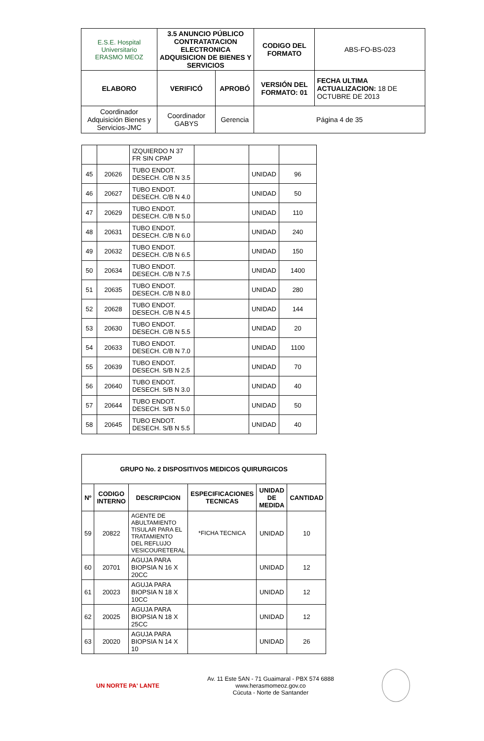| E.S.E. Hospital Universitario ERASMO MEOZ | 3.5 ANUNCIO PÚBLICO CONTRATATACION ELECTRONICA ADQUISICION DE BIENES Y SERVICIOS | | CODIGO DEL FORMATO | ABS-FO-BS-023 |
| ELABORO | VERIFICÓ | APROBÓ | VERSIÓN DEL FORMATO: 01 | FECHA ULTIMA ACTUALIZACION: 18 DE OCTUBRE DE 2013 |
| Coordinador Adquisición Bienes y Servicios-JMC | Coordinador GABYS | Gerencia | Página 4 de 35 | |
| | | IZQUIERDO N 37 FR SIN CPAP | | | |
| 45 | 20626 | TUBO ENDOT. DESECH. C/B N 3.5 | | UNIDAD | 96 |
| 46 | 20627 | TUBO ENDOT. DESECH. C/B N 4.0 | | UNIDAD | 50 |
| 47 | 20629 | TUBO ENDOT. DESECH. C/B N 5.0 | | UNIDAD | 110 |
| 48 | 20631 | TUBO ENDOT. DESECH. C/B N 6.0 | | UNIDAD | 240 |
| 49 | 20632 | TUBO ENDOT. DESECH. C/B N 6.5 | | UNIDAD | 150 |
| 50 | 20634 | TUBO ENDOT. DESECH. C/B N 7.5 | | UNIDAD | 1400 |
| 51 | 20635 | TUBO ENDOT. DESECH. C/B N 8.0 | | UNIDAD | 280 |
| 52 | 20628 | TUBO ENDOT. DESECH. C/B N 4.5 | | UNIDAD | 144 |
| 53 | 20630 | TUBO ENDOT. DESECH. C/B N 5.5 | | UNIDAD | 20 |
| 54 | 20633 | TUBO ENDOT. DESECH. C/B N 7.0 | | UNIDAD | 1100 |
| 55 | 20639 | TUBO ENDOT. DESECH. S/B N 2.5 | | UNIDAD | 70 |
| 56 | 20640 | TUBO ENDOT. DESECH. S/B N 3.0 | | UNIDAD | 40 |
| 57 | 20644 | TUBO ENDOT. DESECH. S/B N 5.0 | | UNIDAD | 50 |
| 58 | 20645 | TUBO ENDOT. DESECH. S/B N 5.5 | | UNIDAD | 40 |
| GRUPO No. 2 DISPOSITIVOS MEDICOS QUIRURGICOS | | | | | |
| --- | --- | --- | --- | --- | --- |
| Nº | CODIGO INTERNO | DESCRIPCION | ESPECIFICACIONES TECNICAS | UNIDAD DE MEDIDA | CANTIDAD |
| 59 | 20822 | AGENTE DE ABULTAMIENTO TISULAR PARA EL TRATAMIENTO DEL REFLUJO VESICOURETERAL | *FICHA TECNICA | UNIDAD | 10 |
| 60 | 20701 | AGUJA PARA BIOPSIA N 16 X 20CC | | UNIDAD | 12 |
| 61 | 20023 | AGUJA PARA BIOPSIA N 18 X 10CC | | UNIDAD | 12 |
| 62 | 20025 | AGUJA PARA BIOPSIA N 18 X 25CC | | UNIDAD | 12 |
| 63 | 20020 | AGUJA PARA BIOPSIA N 14 X 10 | | UNIDAD | 26 |
UN NORTE PA' LANTE
Av. 11 Este 5AN - 71 Guaimaral - PBX 574 6888
www.herasmomeoz.gov.co
Cúcuta - Norte de Santander